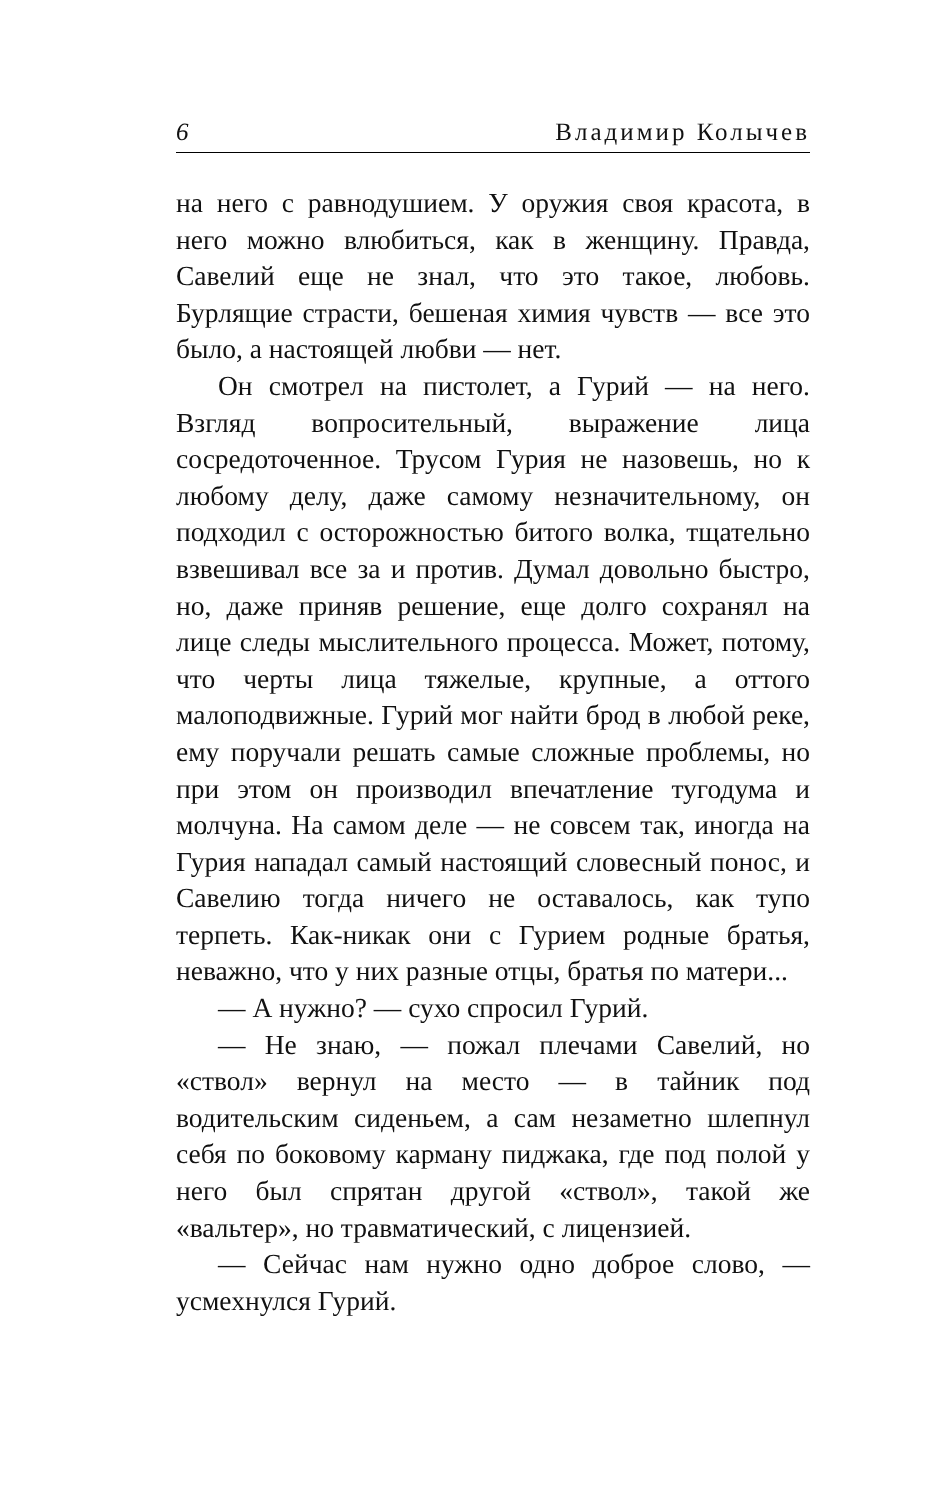6 Владимир Колычев
на него с равнодушием. У оружия своя красота, в него можно влюбиться, как в женщину. Правда, Савелий еще не знал, что это такое, любовь. Бурлящие страсти, бешеная химия чувств — все это было, а настоящей любви — нет.
Он смотрел на пистолет, а Гурий — на него. Взгляд вопросительный, выражение лица сосредоточенное. Трусом Гурия не назовешь, но к любому делу, даже самому незначительному, он подходил с осторожностью битого волка, тщательно взвешивал все за и против. Думал довольно быстро, но, даже приняв решение, еще долго сохранял на лице следы мыслительного процесса. Может, потому, что черты лица тяжелые, крупные, а оттого малоподвижные. Гурий мог найти брод в любой реке, ему поручали решать самые сложные проблемы, но при этом он производил впечатление тугодума и молчуна. На самом деле — не совсем так, иногда на Гурия нападал самый настоящий словесный понос, и Савелию тогда ничего не оставалось, как тупо терпеть. Как-никак они с Гурием родные братья, неважно, что у них разные отцы, братья по матери...
— А нужно? — сухо спросил Гурий.
— Не знаю, — пожал плечами Савелий, но «ствол» вернул на место — в тайник под водительским сиденьем, а сам незаметно шлепнул себя по боковому карману пиджака, где под полой у него был спрятан другой «ствол», такой же «вальтер», но травматический, с лицензией.
— Сейчас нам нужно одно доброе слово, — усмехнулся Гурий.